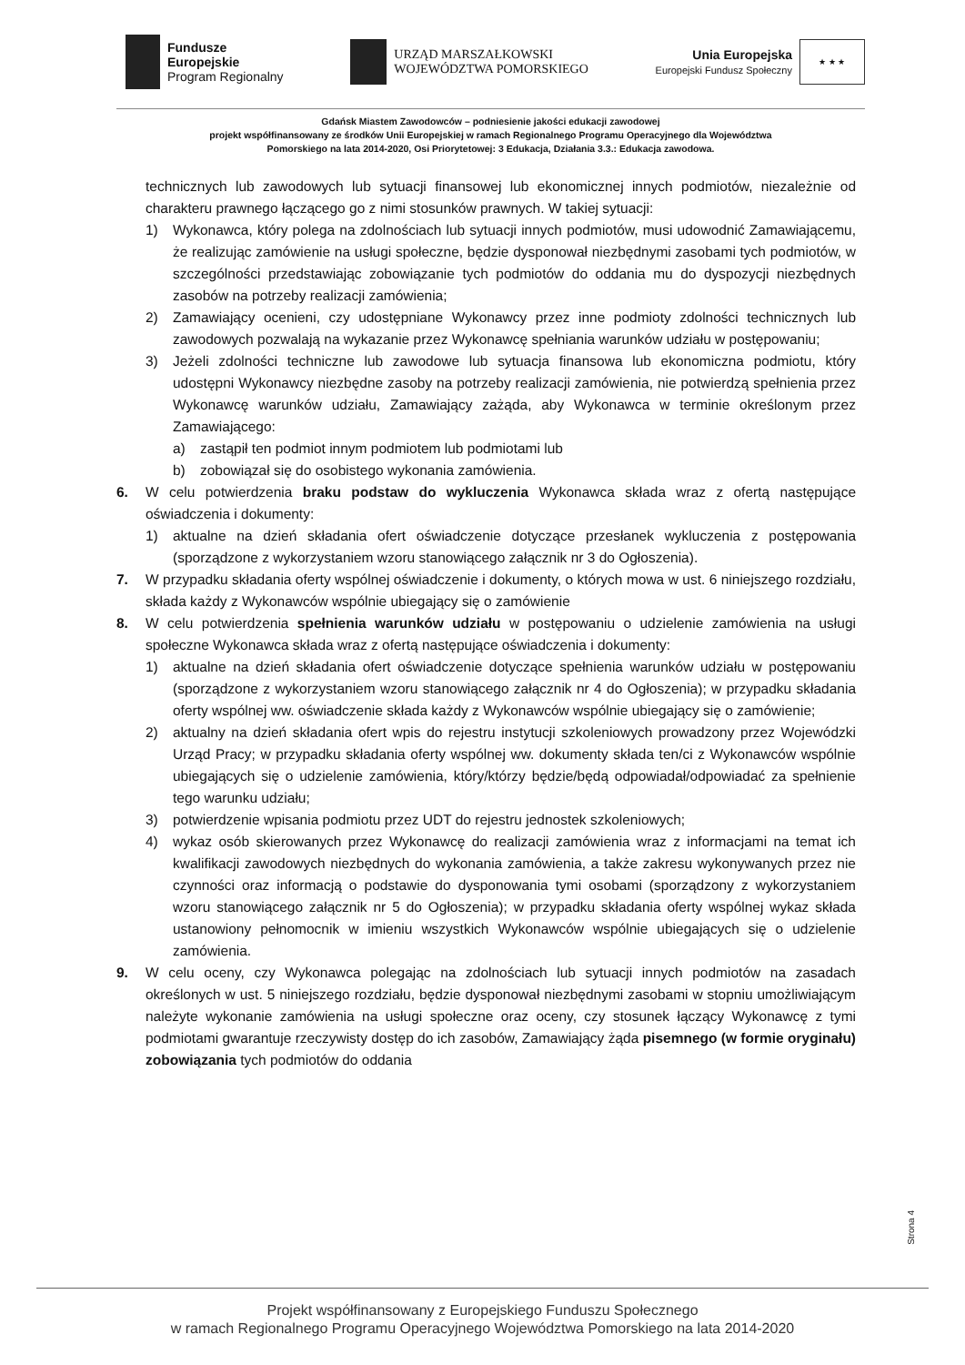Fundusze
Europejskie
Program Regionalny
URZĄD MARSZAŁKOWSKI
WOJEWÓDZTWA POMORSKIEGO
Unia Europejska
Europejski Fundusz Społeczny
★ ★ ★
Gdańsk Miastem Zawodowców – podniesienie jakości edukacji zawodowej
projekt współfinansowany ze środków Unii Europejskiej w ramach Regionalnego Programu Operacyjnego dla Województwa
Pomorskiego na lata 2014-2020, Osi Priorytetowej: 3 Edukacja, Działania 3.3.: Edukacja zawodowa.
technicznych lub zawodowych lub sytuacji finansowej lub ekonomicznej innych podmiotów, niezależnie od charakteru prawnego łączącego go z nimi stosunków prawnych. W takiej sytuacji:
1) Wykonawca, który polega na zdolnościach lub sytuacji innych podmiotów, musi udowodnić Zamawiającemu, że realizując zamówienie na usługi społeczne, będzie dysponował niezbędnymi zasobami tych podmiotów, w szczególności przedstawiając zobowiązanie tych podmiotów do oddania mu do dyspozycji niezbędnych zasobów na potrzeby realizacji zamówienia;
2) Zamawiający ocenieni, czy udostępniane Wykonawcy przez inne podmioty zdolności technicznych lub zawodowych pozwalają na wykazanie przez Wykonawcę spełniania warunków udziału w postępowaniu;
3) Jeżeli zdolności techniczne lub zawodowe lub sytuacja finansowa lub ekonomiczna podmiotu, który udostępni Wykonawcy niezbędne zasoby na potrzeby realizacji zamówienia, nie potwierdzą spełnienia przez Wykonawcę warunków udziału, Zamawiający zażąda, aby Wykonawca w terminie określonym przez Zamawiającego:
a) zastąpił ten podmiot innym podmiotem lub podmiotami lub
b) zobowiązał się do osobistego wykonania zamówienia.
6. W celu potwierdzenia braku podstaw do wykluczenia Wykonawca składa wraz z ofertą następujące oświadczenia i dokumenty:
1) aktualne na dzień składania ofert oświadczenie dotyczące przesłanek wykluczenia z postępowania (sporządzone z wykorzystaniem wzoru stanowiącego załącznik nr 3 do Ogłoszenia).
7. W przypadku składania oferty wspólnej oświadczenie i dokumenty, o których mowa w ust. 6 niniejszego rozdziału, składa każdy z Wykonawców wspólnie ubiegający się o zamówienie
8. W celu potwierdzenia spełnienia warunków udziału w postępowaniu o udzielenie zamówienia na usługi społeczne Wykonawca składa wraz z ofertą następujące oświadczenia i dokumenty:
1) aktualne na dzień składania ofert oświadczenie dotyczące spełnienia warunków udziału w postępowaniu (sporządzone z wykorzystaniem wzoru stanowiącego załącznik nr 4 do Ogłoszenia); w przypadku składania oferty wspólnej ww. oświadczenie składa każdy z Wykonawców wspólnie ubiegający się o zamówienie;
2) aktualny na dzień składania ofert wpis do rejestru instytucji szkoleniowych prowadzony przez Wojewódzki Urząd Pracy; w przypadku składania oferty wspólnej ww. dokumenty składa ten/ci z Wykonawców wspólnie ubiegających się o udzielenie zamówienia, który/którzy będzie/będą odpowiadał/odpowiadać za spełnienie tego warunku udziału;
3) potwierdzenie wpisania podmiotu przez UDT do rejestru jednostek szkoleniowych;
4) wykaz osób skierowanych przez Wykonawcę do realizacji zamówienia wraz z informacjami na temat ich kwalifikacji zawodowych niezbędnych do wykonania zamówienia, a także zakresu wykonywanych przez nie czynności oraz informacją o podstawie do dysponowania tymi osobami (sporządzony z wykorzystaniem wzoru stanowiącego załącznik nr 5 do Ogłoszenia); w przypadku składania oferty wspólnej wykaz składa ustanowiony pełnomocnik w imieniu wszystkich Wykonawców wspólnie ubiegających się o udzielenie zamówienia.
9. W celu oceny, czy Wykonawca polegając na zdolnościach lub sytuacji innych podmiotów na zasadach określonych w ust. 5 niniejszego rozdziału, będzie dysponował niezbędnymi zasobami w stopniu umożliwiającym należyte wykonanie zamówienia na usługi społeczne oraz oceny, czy stosunek łączący Wykonawcę z tymi podmiotami gwarantuje rzeczywisty dostęp do ich zasobów, Zamawiający żąda pisemnego (w formie oryginału) zobowiązania tych podmiotów do oddania
Strona 4
Projekt współfinansowany z Europejskiego Funduszu Społecznego
w ramach Regionalnego Programu Operacyjnego Województwa Pomorskiego na lata 2014-2020